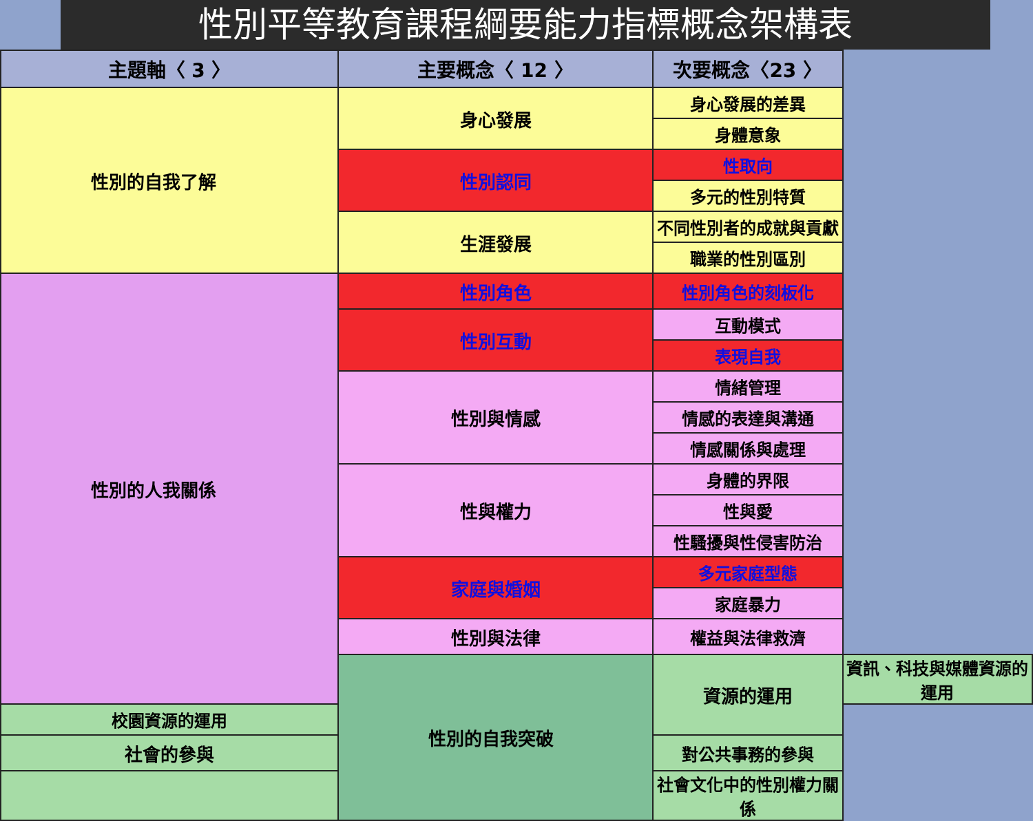性別平等教育課程綱要能力指標概念架構表
| 主題軸〈 3 〉 | 主要概念〈 12 〉 | 次要概念〈23 〉 | |
| --- | --- | --- | --- |
| 性別的自我了解 | 身心發展 | 身心發展的差異 | |
| | | 身體意象 | |
| | 性別認同 | 性取向 | |
| | | 多元的性別特質 | |
| | 生涯發展 | 不同性別者的成就與貢獻 | |
| | | 職業的性別區別 | |
| 性別的人我關係 | 性別角色 | 性別角色的刻板化 | |
| | 性別互動 | 互動模式 | |
| | | 表現自我 | |
| | 性別與情感 | 情緒管理 | |
| | | 情感的表達與溝通 | |
| | | 情感關係與處理 | |
| | 性與權力 | 身體的界限 | |
| | | 性與愛 | |
| | | 性騷擾與性侵害防治 | |
| | 家庭與婚姻 | 多元家庭型態 | |
| | | 家庭暴力 | |
| | 性別與法律 | 權益與法律救濟 | |
| | 性別的自我突破 | 資源的運用 | 資訊、科技與媒體資源的運用 |
| 校園資源的運用 | | | |
| 社會的參與 | | 對公共事務的參與 | |
| | | 社會文化中的性別權力關係 | |